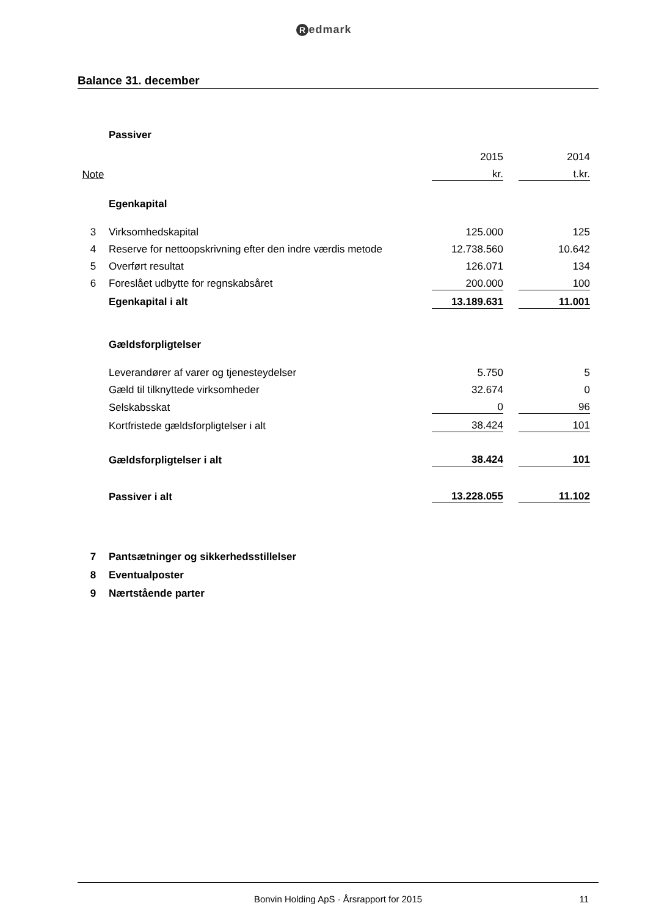Redmark
Balance 31. december
| | Passiver | | | | |
| | | 2015 | | 2014 | |
| Note | | kr. | | t.kr. | |
| | Egenkapital | | | | |
| 3 | Virksomhedskapital | 125.000 | | 125 | |
| 4 | Reserve for nettoopskrivning efter den indre værdis metode | 12.738.560 | | 10.642 | |
| 5 | Overført resultat | 126.071 | | 134 | |
| 6 | Foreslået udbytte for regnskabsåret | 200.000 | | 100 | |
| | Egenkapital i alt | 13.189.631 | | 11.001 | |
| | Gældsforpligtelser | | | | |
| | Leverandører af varer og tjenesteydelser | 5.750 | | 5 | |
| | Gæld til tilknyttede virksomheder | 32.674 | | 0 | |
| | Selskabsskat | 0 | | 96 | |
| | Kortfristede gældsforpligtelser i alt | 38.424 | | 101 | |
| | Gældsforpligtelser i alt | 38.424 | | 101 | |
| | Passiver i alt | 13.228.055 | | 11.102 | |
| 7 | Pantsætninger og sikkerhedsstillelser | | | | |
| 8 | Eventualposter | | | | |
| 9 | Nærtstående parter | | | | |
Bonvin Holding ApS · Årsrapport for 2015
11